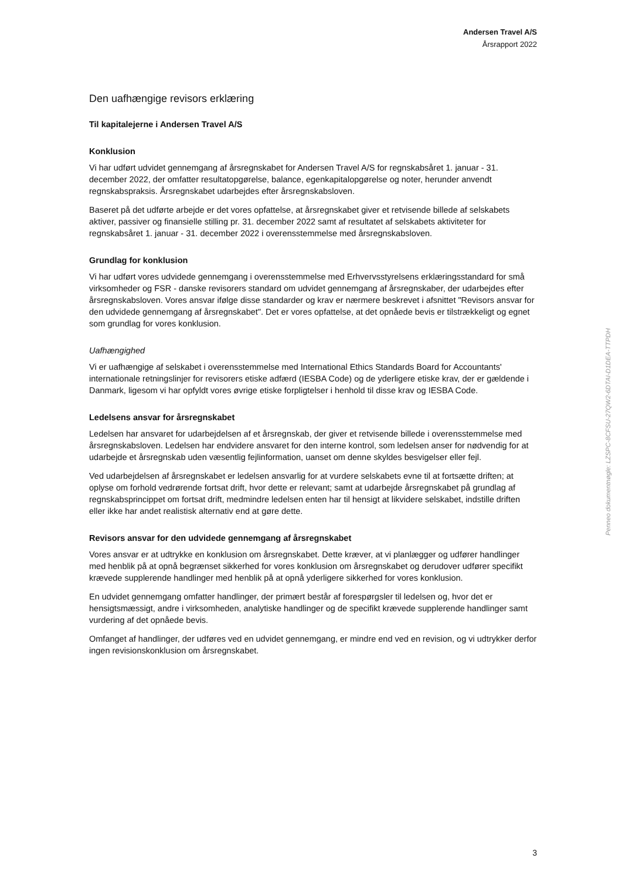Andersen Travel A/S
Årsrapport 2022
Den uafhængige revisors erklæring
Til kapitalejerne i Andersen Travel A/S
Konklusion
Vi har udført udvidet gennemgang af årsregnskabet for Andersen Travel A/S for regnskabsåret 1. januar - 31. december 2022, der omfatter resultatopgørelse, balance, egenkapitalopgørelse og noter, herunder anvendt regnskabspraksis. Årsregnskabet udarbejdes efter årsregnskabsloven.
Baseret på det udførte arbejde er det vores opfattelse, at årsregnskabet giver et retvisende billede af selskabets aktiver, passiver og finansielle stilling pr. 31. december 2022 samt af resultatet af selskabets aktiviteter for regnskabsåret 1. januar - 31. december 2022 i overensstemmelse med årsregnskabsloven.
Grundlag for konklusion
Vi har udført vores udvidede gennemgang i overensstemmelse med Erhvervsstyrelsens erklæringsstandard for små virksomheder og FSR - danske revisorers standard om udvidet gennemgang af årsregnskaber, der udarbejdes efter årsregnskabsloven. Vores ansvar ifølge disse standarder og krav er nærmere beskrevet i afsnittet "Revisors ansvar for den udvidede gennemgang af årsregnskabet". Det er vores opfattelse, at det opnåede bevis er tilstrækkeligt og egnet som grundlag for vores konklusion.
Uafhængighed
Vi er uafhængige af selskabet i overensstemmelse med International Ethics Standards Board for Accountants' internationale retningslinjer for revisorers etiske adfærd (IESBA Code) og de yderligere etiske krav, der er gældende i Danmark, ligesom vi har opfyldt vores øvrige etiske forpligtelser i henhold til disse krav og IESBA Code.
Ledelsens ansvar for årsregnskabet
Ledelsen har ansvaret for udarbejdelsen af et årsregnskab, der giver et retvisende billede i overensstemmelse med årsregnskabsloven. Ledelsen har endvidere ansvaret for den interne kontrol, som ledelsen anser for nødvendig for at udarbejde et årsregnskab uden væsentlig fejlinformation, uanset om denne skyldes besvigelser eller fejl.
Ved udarbejdelsen af årsregnskabet er ledelsen ansvarlig for at vurdere selskabets evne til at fortsætte driften; at oplyse om forhold vedrørende fortsat drift, hvor dette er relevant; samt at udarbejde årsregnskabet på grundlag af regnskabsprincippet om fortsat drift, medmindre ledelsen enten har til hensigt at likvidere selskabet, indstille driften eller ikke har andet realistisk alternativ end at gøre dette.
Revisors ansvar for den udvidede gennemgang af årsregnskabet
Vores ansvar er at udtrykke en konklusion om årsregnskabet. Dette kræver, at vi planlægger og udfører handlinger med henblik på at opnå begrænset sikkerhed for vores konklusion om årsregnskabet og derudover udfører specifikt krævede supplerende handlinger med henblik på at opnå yderligere sikkerhed for vores konklusion.
En udvidet gennemgang omfatter handlinger, der primært består af forespørgsler til ledelsen og, hvor det er hensigtsmæssigt, andre i virksomheden, analytiske handlinger og de specifikt krævede supplerende handlinger samt vurdering af det opnåede bevis.
Omfanget af handlinger, der udføres ved en udvidet gennemgang, er mindre end ved en revision, og vi udtrykker derfor ingen revisionskonklusion om årsregnskabet.
Penneo dokumentnøgle: LZSPC-8CFSU-27QW2-6DTAI-D1DEA-TTPDH
3